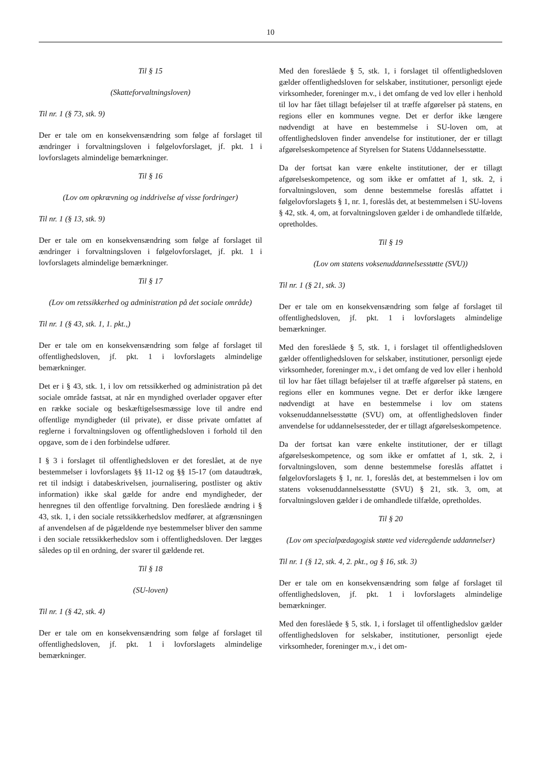10
Til § 15
(Skatteforvaltningsloven)
Til nr. 1 (§ 73, stk. 9)
Der er tale om en konsekvensændring som følge af forslaget til ændringer i forvaltningsloven i følgelovforslaget, jf. pkt. 1 i lovforslagets almindelige bemærkninger.
Til § 16
(Lov om opkrævning og inddrivelse af visse fordringer)
Til nr. 1 (§ 13, stk. 9)
Der er tale om en konsekvensændring som følge af forslaget til ændringer i forvaltningsloven i følgelovforslaget, jf. pkt. 1 i lovforslagets almindelige bemærkninger.
Til § 17
(Lov om retssikkerhed og administration på det sociale område)
Til nr. 1 (§ 43, stk. 1, 1. pkt.,)
Der er tale om en konsekvensændring som følge af forslaget til offentlighedsloven, jf. pkt. 1 i lovforslagets almindelige bemærkninger.
Det er i § 43, stk. 1, i lov om retssikkerhed og administration på det sociale område fastsat, at når en myndighed overlader opgaver efter en række sociale og beskæftigelsesmæssige love til andre end offentlige myndigheder (til private), er disse private omfattet af reglerne i forvaltningsloven og offentlighedsloven i forhold til den opgave, som de i den forbindelse udfører.
I § 3 i forslaget til offentlighedsloven er det foreslået, at de nye bestemmelser i lovforslagets §§ 11-12 og §§ 15-17 (om dataudtræk, ret til indsigt i databeskrivelsen, journalisering, postlister og aktiv information) ikke skal gælde for andre end myndigheder, der henregnes til den offentlige forvaltning. Den foreslåede ændring i § 43, stk. 1, i den sociale retssikkerhedslov medfører, at afgrænsningen af anvendelsen af de pågældende nye bestemmelser bliver den samme i den sociale retssikkerhedslov som i offentlighedsloven. Der lægges således op til en ordning, der svarer til gældende ret.
Til § 18
(SU-loven)
Til nr. 1 (§ 42, stk. 4)
Der er tale om en konsekvensændring som følge af forslaget til offentlighedsloven, jf. pkt. 1 i lovforslagets almindelige bemærkninger.
Med den foreslåede § 5, stk. 1, i forslaget til offentlighedsloven gælder offentlighedsloven for selskaber, institutioner, personligt ejede virksomheder, foreninger m.v., i det omfang de ved lov eller i henhold til lov har fået tillagt beføjelser til at træffe afgørelser på statens, en regions eller en kommunes vegne. Det er derfor ikke længere nødvendigt at have en bestemmelse i SU-loven om, at offentlighedsloven finder anvendelse for institutioner, der er tillagt afgørelseskompetence af Styrelsen for Statens Uddannelsesstøtte.
Da der fortsat kan være enkelte institutioner, der er tillagt afgørelseskompetence, og som ikke er omfattet af 1, stk. 2, i forvaltningsloven, som denne bestemmelse foreslås affattet i følgelovforslagets § 1, nr. 1, foreslås det, at bestemmelsen i SU-lovens § 42, stk. 4, om, at forvaltningsloven gælder i de omhandlede tilfælde, opretholdes.
Til § 19
(Lov om statens voksenuddannelsesstøtte (SVU))
Til nr. 1 (§ 21, stk. 3)
Der er tale om en konsekvensændring som følge af forslaget til offentlighedsloven, jf. pkt. 1 i lovforslagets almindelige bemærkninger.
Med den foreslåede § 5, stk. 1, i forslaget til offentlighedsloven gælder offentlighedsloven for selskaber, institutioner, personligt ejede virksomheder, foreninger m.v., i det omfang de ved lov eller i henhold til lov har fået tillagt beføjelser til at træffe afgørelser på statens, en regions eller en kommunes vegne. Det er derfor ikke længere nødvendigt at have en bestemmelse i lov om statens voksenuddannelsesstøtte (SVU) om, at offentlighedsloven finder anvendelse for uddannelsessteder, der er tillagt afgørelseskompetence.
Da der fortsat kan være enkelte institutioner, der er tillagt afgørelseskompetence, og som ikke er omfattet af 1, stk. 2, i forvaltningsloven, som denne bestemmelse foreslås affattet i følgelovforslagets § 1, nr. 1, foreslås det, at bestemmelsen i lov om statens voksenuddannelsesstøtte (SVU) § 21, stk. 3, om, at forvaltningsloven gælder i de omhandlede tilfælde, opretholdes.
Til § 20
(Lov om specialpædagogisk støtte ved videregående uddannelser)
Til nr. 1 (§ 12, stk. 4, 2. pkt., og § 16, stk. 3)
Der er tale om en konsekvensændring som følge af forslaget til offentlighedsloven, jf. pkt. 1 i lovforslagets almindelige bemærkninger.
Med den foreslåede § 5, stk. 1, i forslaget til offentlighedslov gælder offentlighedsloven for selskaber, institutioner, personligt ejede virksomheder, foreninger m.v., i det om-